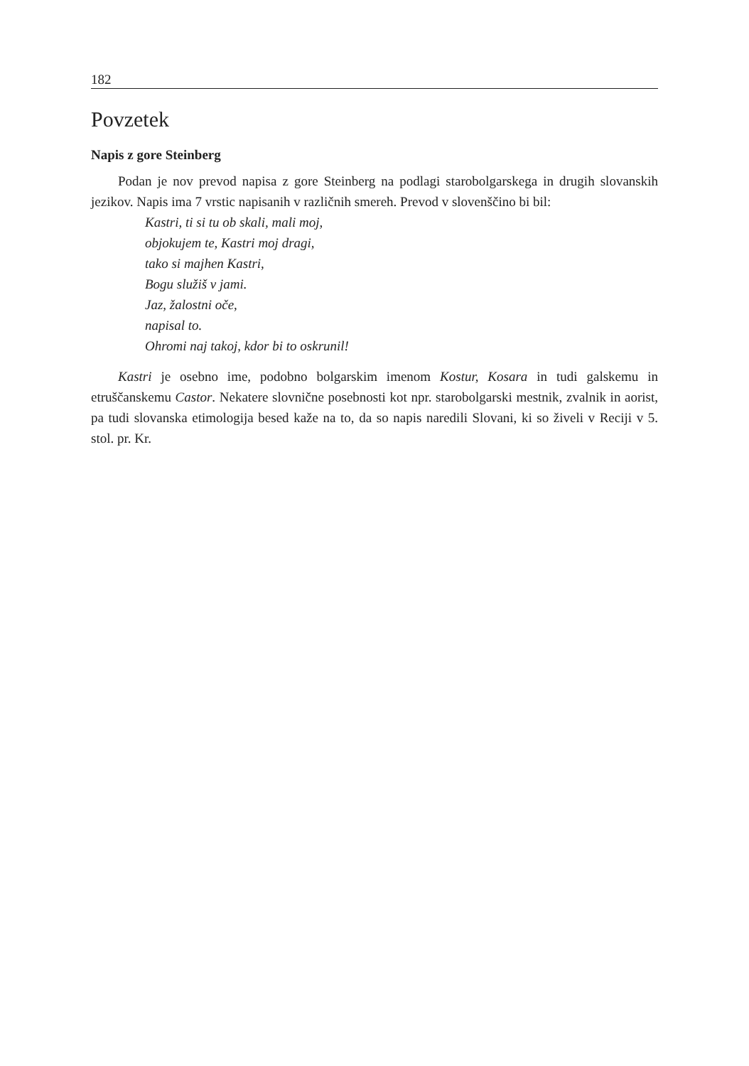182
Povzetek
Napis z gore Steinberg
Podan je nov prevod napisa z gore Steinberg na podlagi starobolgarskega in drugih slovanskih jezikov. Napis ima 7 vrstic napisanih v različnih smereh. Prevod v slovenščino bi bil:
Kastri, ti si tu ob skali, mali moj,
objokujem te, Kastri moj dragi,
tako si majhen Kastri,
Bogu služiš v jami.
Jaz, žalostni oče,
napisal to.
Ohromi naj takoj, kdor bi to oskrunil!
Kastri je osebno ime, podobno bolgarskim imenom Kostur, Kosara in tudi galskemu in etruščanskemu Castor. Nekatere slovnične posebnosti kot npr. starobolgarski mestnik, zvalnik in aorist, pa tudi slovanska etimologija besed kaže na to, da so napis naredili Slovani, ki so živeli v Reciji v 5. stol. pr. Kr.